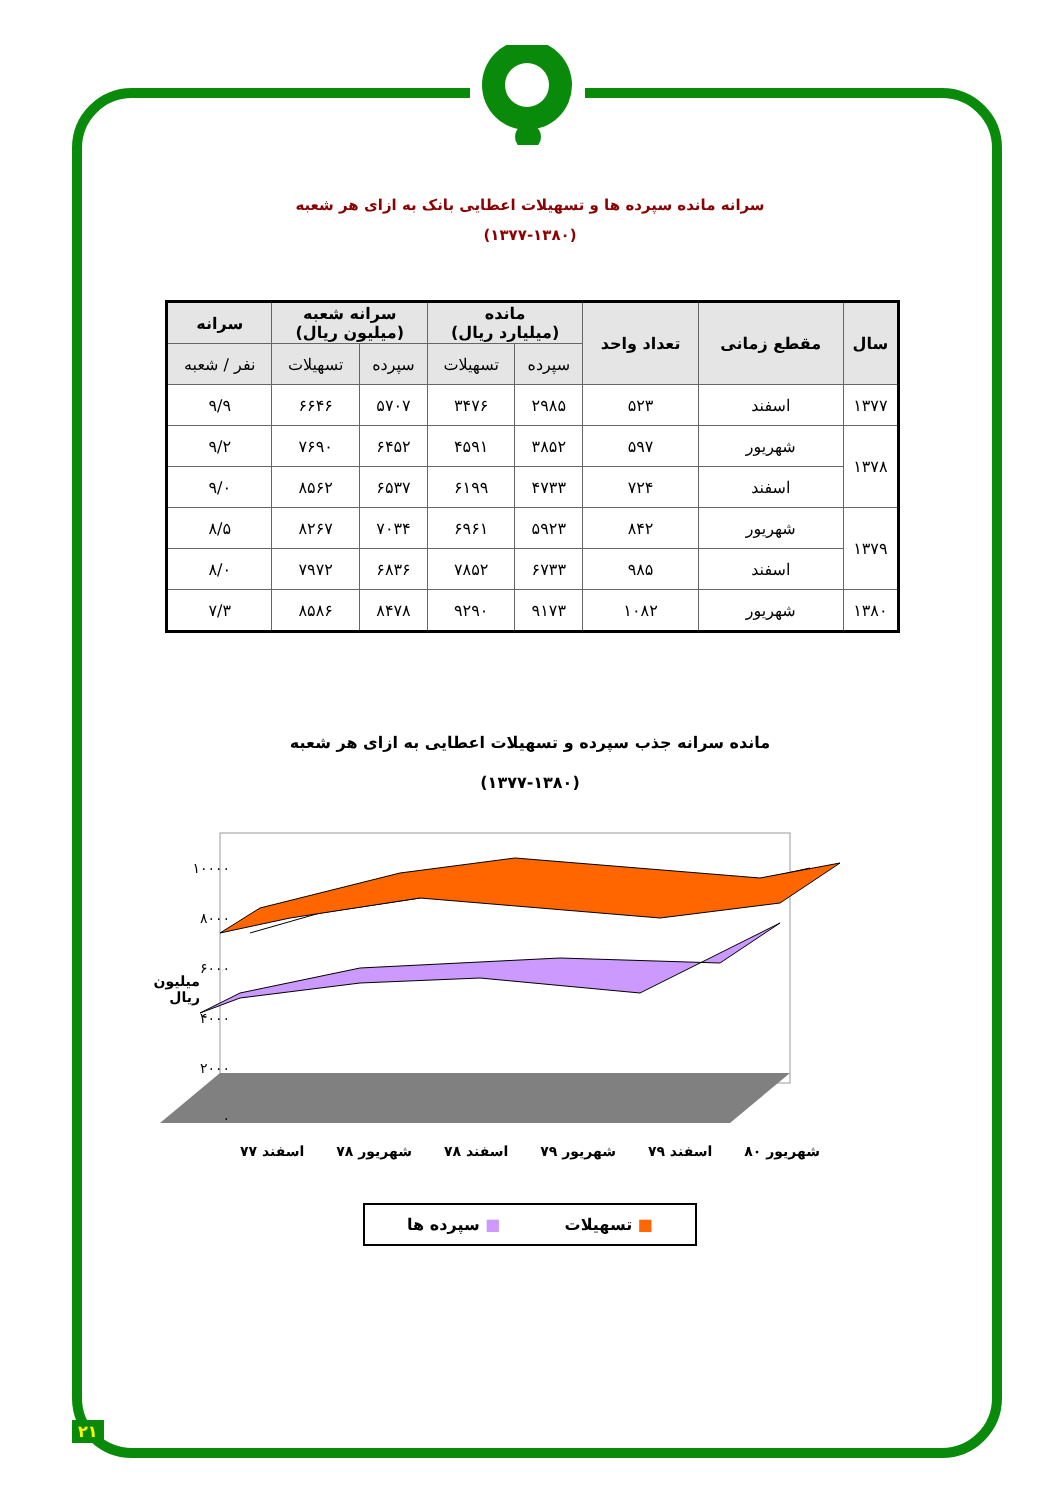سرانه مانده سپرده ها و تسهیلات اعطایی بانک به ازای هر شعبه
(۱۳۷۷-۱۳۸۰)
| سال | مقطع زمانی | تعداد واحد | مانده (میلیارد ریال) | | سرانه شعبه (میلیون ریال) | | سرانه |
| --- | --- | --- | --- | --- | --- | --- | --- |
| | | | سپرده | تسهیلات | سپرده | تسهیلات | نفر / شعبه |
| ۱۳۷۷ | اسفند | ۵۲۳ | ۲۹۸۵ | ۳۴۷۶ | ۵۷۰۷ | ۶۶۴۶ | ۹/۹ |
| ۱۳۷۸ | شهریور | ۵۹۷ | ۳۸۵۲ | ۴۵۹۱ | ۶۴۵۲ | ۷۶۹۰ | ۹/۲ |
| | اسفند | ۷۲۴ | ۴۷۳۳ | ۶۱۹۹ | ۶۵۳۷ | ۸۵۶۲ | ۹/۰ |
| ۱۳۷۹ | شهریور | ۸۴۲ | ۵۹۲۳ | ۶۹۶۱ | ۷۰۳۴ | ۸۲۶۷ | ۸/۵ |
| | اسفند | ۹۸۵ | ۶۷۳۳ | ۷۸۵۲ | ۶۸۳۶ | ۷۹۷۲ | ۸/۰ |
| ۱۳۸۰ | شهریور | ۱۰۸۲ | ۹۱۷۳ | ۹۲۹۰ | ۸۴۷۸ | ۸۵۸۶ | ۷/۳ |
مانده سرانه جذب سپرده و تسهیلات اعطایی به ازای هر شعبه
(۱۳۷۷-۱۳۸۰)
۱۰۰۰۰
۸۰۰۰
۶۰۰۰
۴۰۰۰
۲۰۰۰
۰
میلیون ریال
اسفند ۷۷ شهریور ۷۸ اسفند ۷۸ شهریور ۷۹ اسفند ۷۹ شهریور ۸۰
■ تسهیلات ■ سپرده ها
۲۱